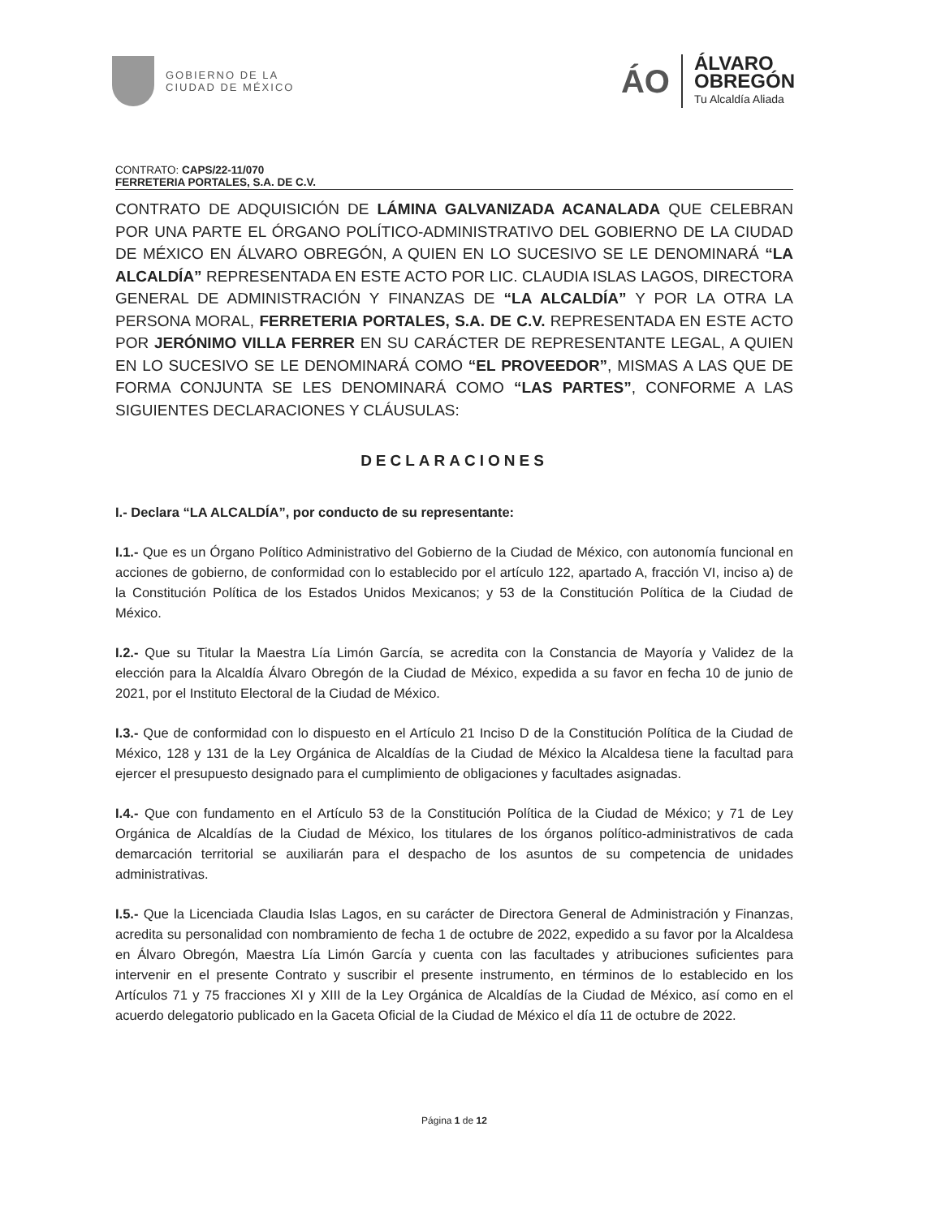GOBIERNO DE LA
CIUDAD DE MÉXICO
ÁO
ÁLVARO
OBREGÓN
Tu Alcaldía Aliada
CONTRATO: CAPS/22-11/070
FERRETERIA PORTALES, S.A. DE C.V.
CONTRATO DE ADQUISICIÓN DE LÁMINA GALVANIZADA ACANALADA QUE CELEBRAN POR UNA PARTE EL ÓRGANO POLÍTICO-ADMINISTRATIVO DEL GOBIERNO DE LA CIUDAD DE MÉXICO EN ÁLVARO OBREGÓN, A QUIEN EN LO SUCESIVO SE LE DENOMINARÁ “LA ALCALDÍA” REPRESENTADA EN ESTE ACTO POR LIC. CLAUDIA ISLAS LAGOS, DIRECTORA GENERAL DE ADMINISTRACIÓN Y FINANZAS DE “LA ALCALDÍA” Y POR LA OTRA LA PERSONA MORAL, FERRETERIA PORTALES, S.A. DE C.V. REPRESENTADA EN ESTE ACTO POR JERÓNIMO VILLA FERRER EN SU CARÁCTER DE REPRESENTANTE LEGAL, A QUIEN EN LO SUCESIVO SE LE DENOMINARÁ COMO “EL PROVEEDOR”, MISMAS A LAS QUE DE FORMA CONJUNTA SE LES DENOMINARÁ COMO “LAS PARTES”, CONFORME A LAS SIGUIENTES DECLARACIONES Y CLÁUSULAS:
DECLARACIONES
I.- Declara “LA ALCALDÍA”, por conducto de su representante:
I.1.- Que es un Órgano Político Administrativo del Gobierno de la Ciudad de México, con autonomía funcional en acciones de gobierno, de conformidad con lo establecido por el artículo 122, apartado A, fracción VI, inciso a) de la Constitución Política de los Estados Unidos Mexicanos; y 53 de la Constitución Política de la Ciudad de México.
I.2.- Que su Titular la Maestra Lía Limón García, se acredita con la Constancia de Mayoría y Validez de la elección para la Alcaldía Álvaro Obregón de la Ciudad de México, expedida a su favor en fecha 10 de junio de 2021, por el Instituto Electoral de la Ciudad de México.
I.3.- Que de conformidad con lo dispuesto en el Artículo 21 Inciso D de la Constitución Política de la Ciudad de México, 128 y 131 de la Ley Orgánica de Alcaldías de la Ciudad de México la Alcaldesa tiene la facultad para ejercer el presupuesto designado para el cumplimiento de obligaciones y facultades asignadas.
I.4.- Que con fundamento en el Artículo 53 de la Constitución Política de la Ciudad de México; y 71 de Ley Orgánica de Alcaldías de la Ciudad de México, los titulares de los órganos político-administrativos de cada demarcación territorial se auxiliarán para el despacho de los asuntos de su competencia de unidades administrativas.
I.5.- Que la Licenciada Claudia Islas Lagos, en su carácter de Directora General de Administración y Finanzas, acredita su personalidad con nombramiento de fecha 1 de octubre de 2022, expedido a su favor por la Alcaldesa en Álvaro Obregón, Maestra Lía Limón García y cuenta con las facultades y atribuciones suficientes para intervenir en el presente Contrato y suscribir el presente instrumento, en términos de lo establecido en los Artículos 71 y 75 fracciones XI y XIII de la Ley Orgánica de Alcaldías de la Ciudad de México, así como en el acuerdo delegatorio publicado en la Gaceta Oficial de la Ciudad de México el día 11 de octubre de 2022.
Página 1 de 12